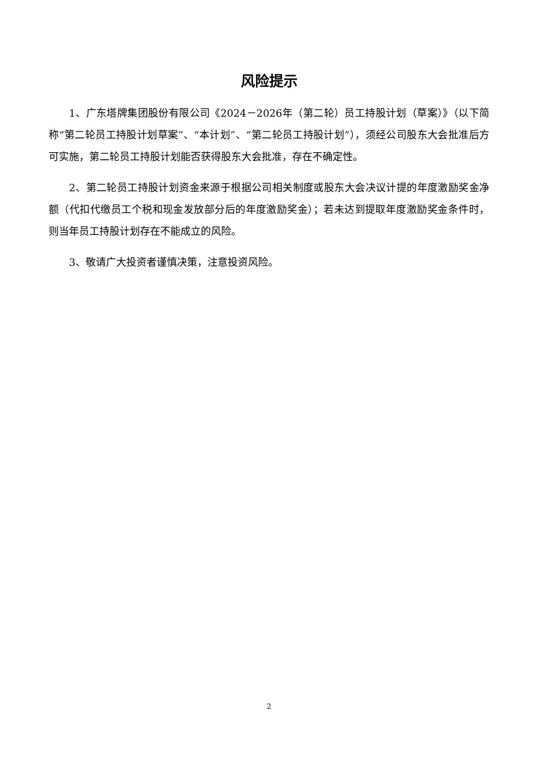风险提示
1、广东塔牌集团股份有限公司《2024－2026年（第二轮）员工持股计划（草案）》（以下简称“第二轮员工持股计划草案”、“本计划”、“第二轮员工持股计划”），须经公司股东大会批准后方可实施，第二轮员工持股计划能否获得股东大会批准，存在不确定性。
2、第二轮员工持股计划资金来源于根据公司相关制度或股东大会决议计提的年度激励奖金净额（代扣代缴员工个税和现金发放部分后的年度激励奖金）；若未达到提取年度激励奖金条件时，则当年员工持股计划存在不能成立的风险。
3、敬请广大投资者谨慎决策，注意投资风险。
2